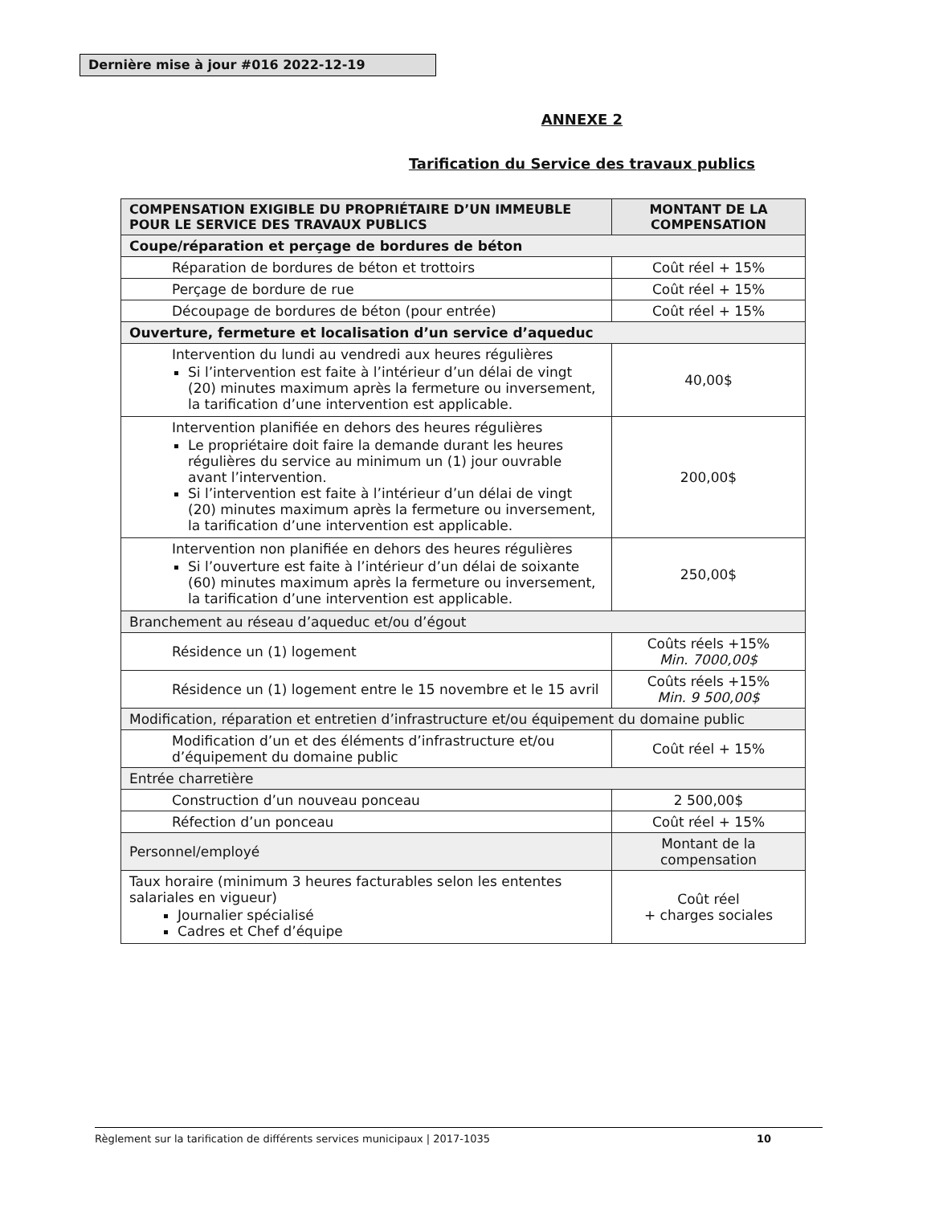Dernière mise à jour #016 2022-12-19
ANNEXE 2
Tarification du Service des travaux publics
| COMPENSATION EXIGIBLE DU PROPRIÉTAIRE D’UN IMMEUBLE POUR LE SERVICE DES TRAVAUX PUBLICS | MONTANT DE LA COMPENSATION |
| --- | --- |
| Coupe/réparation et perçage de bordures de béton | |
| Réparation de bordures de béton et trottoirs | Coût réel + 15% |
| Perçage de bordure de rue | Coût réel + 15% |
| Découpage de bordures de béton (pour entrée) | Coût réel + 15% |
| Ouverture, fermeture et localisation d’un service d’aqueduc | |
| Intervention du lundi au vendredi aux heures régulières Si l’intervention est faite à l’intérieur d’un délai de vingt (20) minutes maximum après la fermeture ou inversement, la tarification d’une intervention est applicable. | 40,00$ |
| Intervention planifiée en dehors des heures régulières Le propriétaire doit faire la demande durant les heures régulières du service au minimum un (1) jour ouvrable avant l’intervention. Si l’intervention est faite à l’intérieur d’un délai de vingt (20) minutes maximum après la fermeture ou inversement, la tarification d’une intervention est applicable. | 200,00$ |
| Intervention non planifiée en dehors des heures régulières Si l’ouverture est faite à l’intérieur d’un délai de soixante (60) minutes maximum après la fermeture ou inversement, la tarification d’une intervention est applicable. | 250,00$ |
| Branchement au réseau d’aqueduc et/ou d’égout | |
| Résidence un (1) logement | Coûts réels +15% Min. 7000,00$ |
| Résidence un (1) logement entre le 15 novembre et le 15 avril | Coûts réels +15% Min. 9 500,00$ |
| Modification, réparation et entretien d’infrastructure et/ou équipement du domaine public | |
| Modification d’un et des éléments d’infrastructure et/ou d’équipement du domaine public | Coût réel + 15% |
| Entrée charretière | |
| Construction d’un nouveau ponceau | 2 500,00$ |
| Réfection d’un ponceau | Coût réel + 15% |
| Personnel/employé | Montant de la compensation |
| Taux horaire (minimum 3 heures facturables selon les ententes salariales en vigueur) Journalier spécialisé Cadres et Chef d’équipe | Coût réel + charges sociales |
Règlement sur la tarification de différents services municipaux | 2017-1035 10